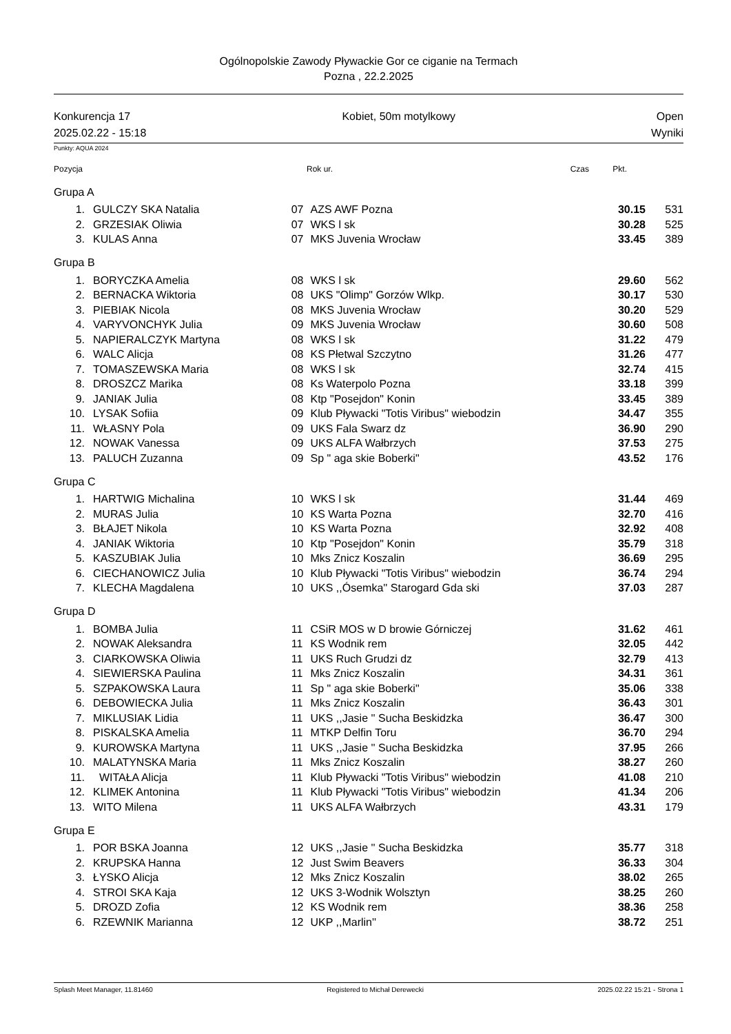Ogólnopolskie Zawody Pływackie Gor ce ciganie na Termach
Pozna , 22.2.2025
Konkurencja 17
2025.02.22 - 15:18
Kobiet, 50m motylkowy Open
Wyniki
Punkty: AQUA 2024
| Pozycja | | Rok ur. | | Czas | Pkt. | |
| Grupa A | | | | | | |
| 1. | GULCZY SKA Natalia | 07 | AZS AWF Pozna | 30.15 | 531 | |
| 2. | GRZESIAK Oliwia | 07 | WKS l sk | 30.28 | 525 | |
| 3. | KULAS Anna | 07 | MKS Juvenia Wrocław | 33.45 | 389 | |
| Grupa B | | | | | | |
| 1. | BORYCZKA Amelia | 08 | WKS l sk | 29.60 | 562 | |
| 2. | BERNACKA Wiktoria | 08 | UKS "Olimp" Gorzów Wlkp. | 30.17 | 530 | |
| 3. | PIEBIAK Nicola | 08 | MKS Juvenia Wrocław | 30.20 | 529 | |
| 4. | VARYVONCHYK Julia | 09 | MKS Juvenia Wrocław | 30.60 | 508 | |
| 5. | NAPIERALCZYK Martyna | 08 | WKS l sk | 31.22 | 479 | |
| 6. | WALC Alicja | 08 | KS Płetwal Szczytno | 31.26 | 477 | |
| 7. | TOMASZEWSKA Maria | 08 | WKS l sk | 32.74 | 415 | |
| 8. | DROSZCZ Marika | 08 | Ks Waterpolo Pozna | 33.18 | 399 | |
| 9. | JANIAK Julia | 08 | Ktp "Posejdon" Konin | 33.45 | 389 | |
| 10. | LYSAK Sofiia | 09 | Klub Pływacki "Totis Viribus" wiebodzin | 34.47 | 355 | |
| 11. | WŁASNY Pola | 09 | UKS Fala Swarz dz | 36.90 | 290 | |
| 12. | NOWAK Vanessa | 09 | UKS ALFA Wałbrzych | 37.53 | 275 | |
| 13. | PALUCH Zuzanna | 09 | Sp " aga skie Boberki" | 43.52 | 176 | |
| Grupa C | | | | | | |
| 1. | HARTWIG Michalina | 10 | WKS l sk | 31.44 | 469 | |
| 2. | MURAS Julia | 10 | KS Warta Pozna | 32.70 | 416 | |
| 3. | BŁAJET Nikola | 10 | KS Warta Pozna | 32.92 | 408 | |
| 4. | JANIAK Wiktoria | 10 | Ktp "Posejdon" Konin | 35.79 | 318 | |
| 5. | KASZUBIAK Julia | 10 | Mks Znicz Koszalin | 36.69 | 295 | |
| 6. | CIECHANOWICZ Julia | 10 | Klub Pływacki "Totis Viribus" wiebodzin | 36.74 | 294 | |
| 7. | KLECHA Magdalena | 10 | UKS ,,Ósemka'' Starogard Gda ski | 37.03 | 287 | |
| Grupa D | | | | | | |
| 1. | BOMBA Julia | 11 | CSiR MOS w D browie Górniczej | 31.62 | 461 | |
| 2. | NOWAK Aleksandra | 11 | KS Wodnik rem | 32.05 | 442 | |
| 3. | CIARKOWSKA Oliwia | 11 | UKS Ruch Grudzi dz | 32.79 | 413 | |
| 4. | SIEWIERSKA Paulina | 11 | Mks Znicz Koszalin | 34.31 | 361 | |
| 5. | SZPAKOWSKA Laura | 11 | Sp " aga skie Boberki" | 35.06 | 338 | |
| 6. | DEBOWIECKA Julia | 11 | Mks Znicz Koszalin | 36.43 | 301 | |
| 7. | MIKLUSIAK Lidia | 11 | UKS ,,Jasie '' Sucha Beskidzka | 36.47 | 300 | |
| 8. | PISKALSKA Amelia | 11 | MTKP Delfin Toru | 36.70 | 294 | |
| 9. | KUROWSKA Martyna | 11 | UKS ,,Jasie '' Sucha Beskidzka | 37.95 | 266 | |
| 10. | MALATYNSKA Maria | 11 | Mks Znicz Koszalin | 38.27 | 260 | |
| 11. | WITAŁA Alicja | 11 | Klub Pływacki "Totis Viribus" wiebodzin | 41.08 | 210 | |
| 12. | KLIMEK Antonina | 11 | Klub Pływacki "Totis Viribus" wiebodzin | 41.34 | 206 | |
| 13. | WITO Milena | 11 | UKS ALFA Wałbrzych | 43.31 | 179 | |
| Grupa E | | | | | | |
| 1. | POR BSKA Joanna | 12 | UKS ,,Jasie '' Sucha Beskidzka | 35.77 | 318 | |
| 2. | KRUPSKA Hanna | 12 | Just Swim Beavers | 36.33 | 304 | |
| 3. | ŁYSKO Alicja | 12 | Mks Znicz Koszalin | 38.02 | 265 | |
| 4. | STROI SKA Kaja | 12 | UKS 3-Wodnik Wolsztyn | 38.25 | 260 | |
| 5. | DROZD Zofia | 12 | KS Wodnik rem | 38.36 | 258 | |
| 6. | RZEWNIK Marianna | 12 | UKP ,,Marlin'' | 38.72 | 251 | |
Splash Meet Manager, 11.81460 Registered to Michał Derewecki 2025.02.22 15:21 - Strona 1